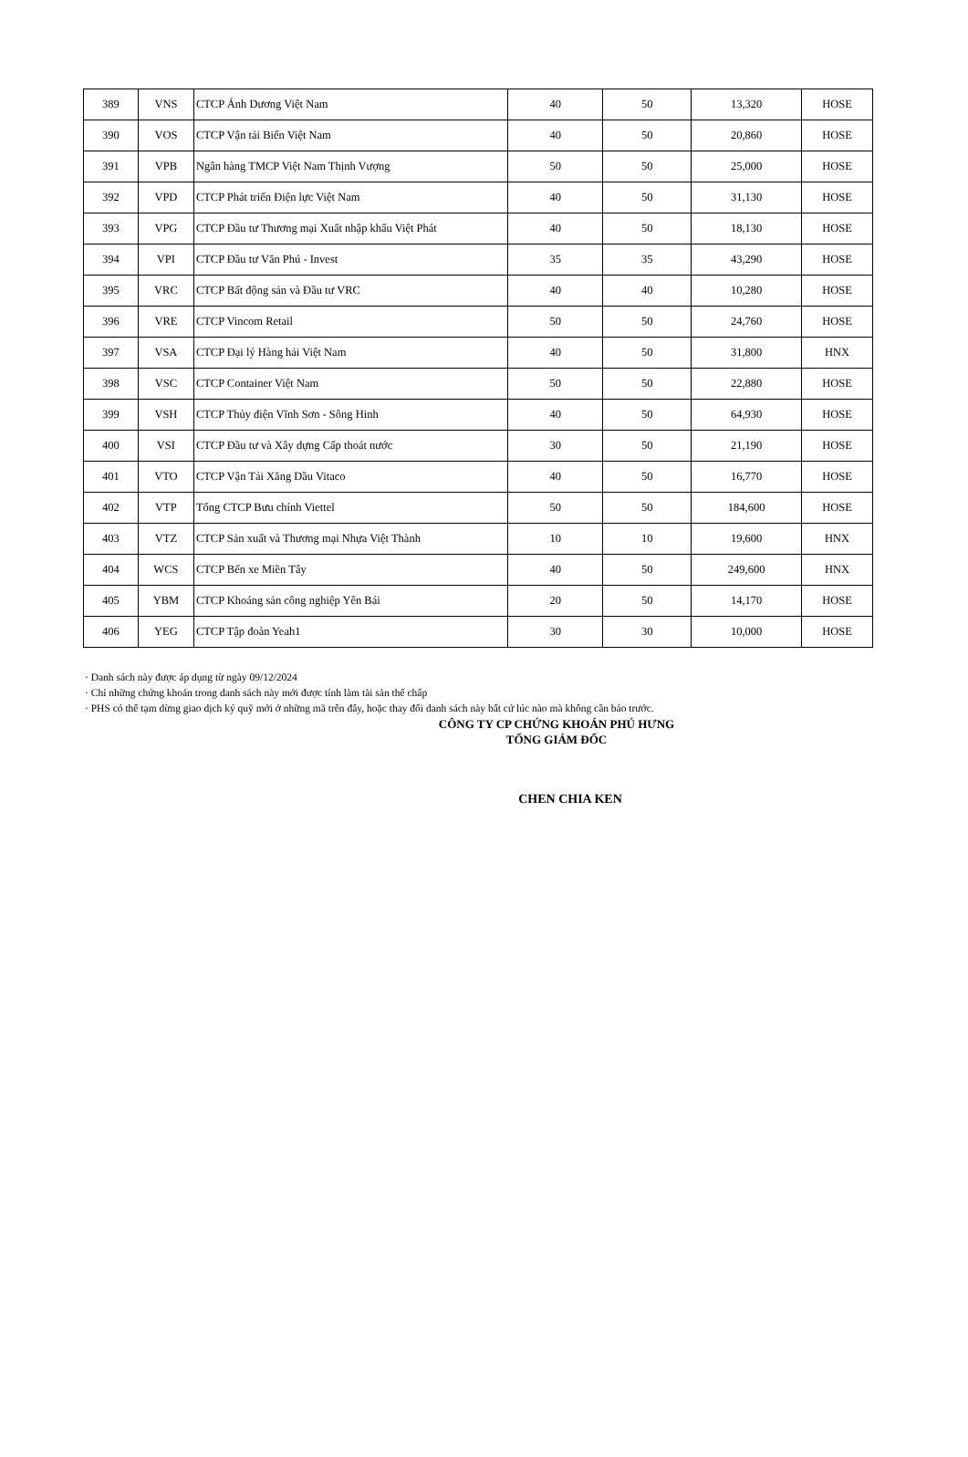| 389 | VNS | CTCP Ánh Dương Việt Nam | 40 | 50 | 13,320 | HOSE |
| 390 | VOS | CTCP Vận tải Biển Việt Nam | 40 | 50 | 20,860 | HOSE |
| 391 | VPB | Ngân hàng TMCP Việt Nam Thịnh Vượng | 50 | 50 | 25,000 | HOSE |
| 392 | VPD | CTCP Phát triển Điện lực Việt Nam | 40 | 50 | 31,130 | HOSE |
| 393 | VPG | CTCP Đầu tư Thương mại Xuất nhập khẩu Việt Phát | 40 | 50 | 18,130 | HOSE |
| 394 | VPI | CTCP Đầu tư Văn Phú - Invest | 35 | 35 | 43,290 | HOSE |
| 395 | VRC | CTCP Bất động sản và Đầu tư VRC | 40 | 40 | 10,280 | HOSE |
| 396 | VRE | CTCP Vincom Retail | 50 | 50 | 24,760 | HOSE |
| 397 | VSA | CTCP Đại lý Hàng hải Việt Nam | 40 | 50 | 31,800 | HNX |
| 398 | VSC | CTCP Container Việt Nam | 50 | 50 | 22,880 | HOSE |
| 399 | VSH | CTCP Thủy điện Vĩnh Sơn - Sông Hinh | 40 | 50 | 64,930 | HOSE |
| 400 | VSI | CTCP Đầu tư và Xây dựng Cấp thoát nước | 30 | 50 | 21,190 | HOSE |
| 401 | VTO | CTCP Vận Tải Xăng Dầu Vitaco | 40 | 50 | 16,770 | HOSE |
| 402 | VTP | Tổng CTCP Bưu chính Viettel | 50 | 50 | 184,600 | HOSE |
| 403 | VTZ | CTCP Sản xuất và Thương mại Nhựa Việt Thành | 10 | 10 | 19,600 | HNX |
| 404 | WCS | CTCP Bến xe Miền Tây | 40 | 50 | 249,600 | HNX |
| 405 | YBM | CTCP Khoáng sản công nghiệp Yên Bái | 20 | 50 | 14,170 | HOSE |
| 406 | YEG | CTCP Tập đoàn Yeah1 | 30 | 30 | 10,000 | HOSE |
· Danh sách này được áp dụng từ ngày 09/12/2024
· Chỉ những chứng khoán trong danh sách này mới được tính làm tài sản thế chấp
· PHS có thể tạm dừng giao dịch ký quỹ mới ở những mã trên đây, hoặc thay đổi danh sách này bất cứ lúc nào mà không cần báo trước.
CÔNG TY CP CHỨNG KHOÁN PHÚ HƯNG
TỔNG GIÁM ĐỐC
CHEN CHIA KEN